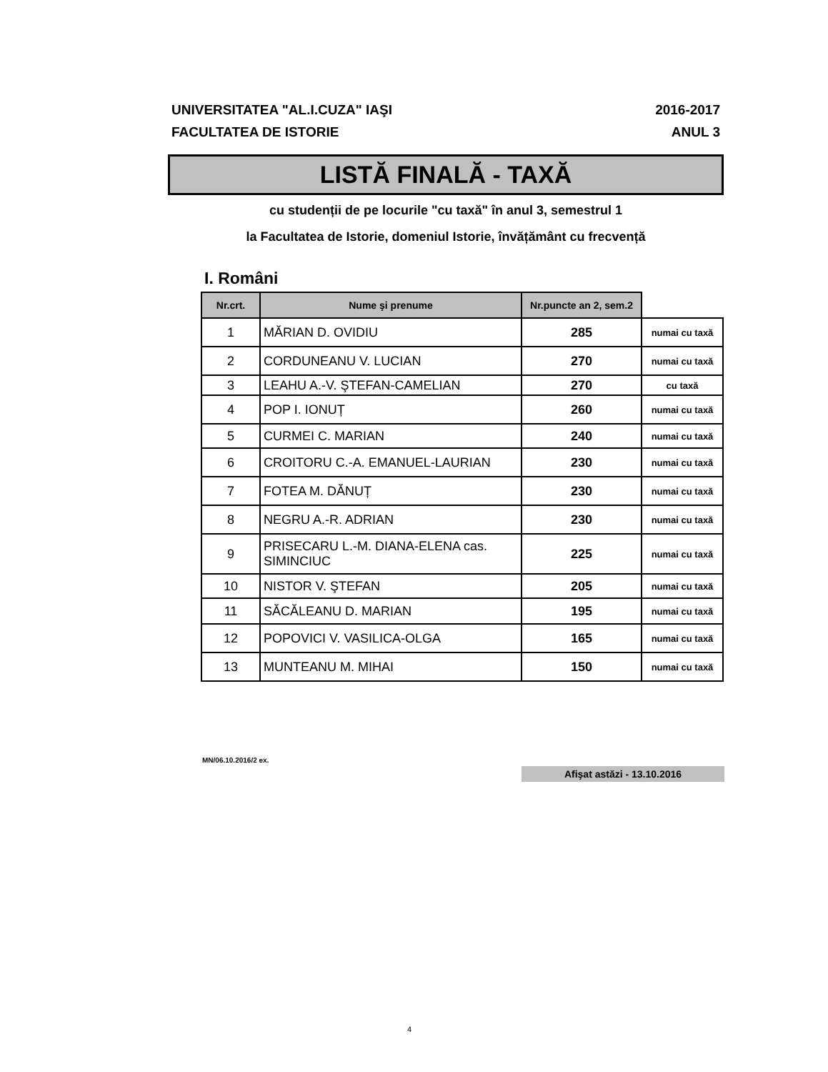UNIVERSITATEA "AL.I.CUZA" IAŞI
FACULTATEA DE ISTORIE
2016-2017
ANUL 3
LISTĂ FINALĂ - TAXĂ
cu studenții de pe locurile "cu taxă" în anul 3, semestrul 1
la Facultatea de Istorie, domeniul Istorie, învățământ cu frecvență
I. Români
| Nr.crt. | Nume şi prenume | Nr.puncte an 2, sem.2 | |
| --- | --- | --- | --- |
| 1 | MĂRIAN D. OVIDIU | 285 | numai cu taxă |
| 2 | CORDUNEANU V. LUCIAN | 270 | numai cu taxă |
| 3 | LEAHU A.-V. ŞTEFAN-CAMELIAN | 270 | cu taxă |
| 4 | POP I. IONUȚ | 260 | numai cu taxă |
| 5 | CURMEI C. MARIAN | 240 | numai cu taxă |
| 6 | CROITORU C.-A. EMANUEL-LAURIAN | 230 | numai cu taxă |
| 7 | FOTEA M. DĂNUȚ | 230 | numai cu taxă |
| 8 | NEGRU A.-R. ADRIAN | 230 | numai cu taxă |
| 9 | PRISECARU L.-M. DIANA-ELENA cas. SIMINCIUC | 225 | numai cu taxă |
| 10 | NISTOR V. ŞTEFAN | 205 | numai cu taxă |
| 11 | SĂCĂLEANU D. MARIAN | 195 | numai cu taxă |
| 12 | POPOVICI V. VASILICA-OLGA | 165 | numai cu taxă |
| 13 | MUNTEANU M. MIHAI | 150 | numai cu taxă |
MN/06.10.2016/2 ex.
Afişat astăzi - 13.10.2016
4